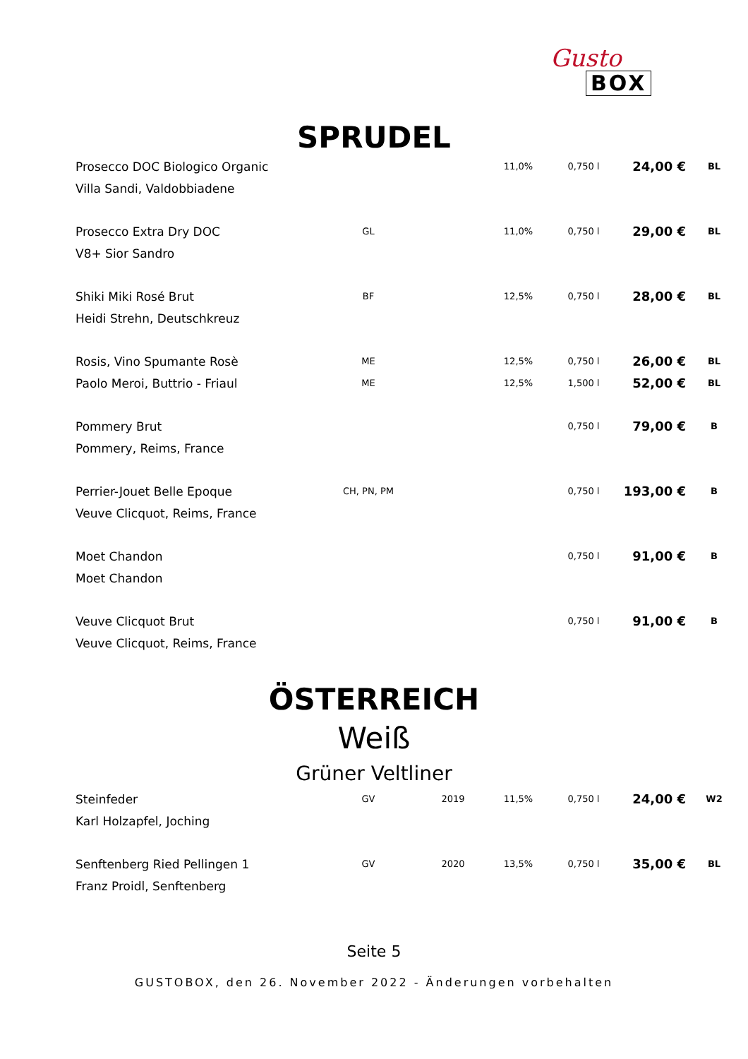Gusto
BOX
SPRUDEL
| Prosecco DOC Biologico Organic | | | 11,0% | 0,750 l | 24,00 € | BL |
| Villa Sandi, Valdobbiadene | | | | | | |
| Prosecco Extra Dry DOC | GL | | 11,0% | 0,750 l | 29,00 € | BL |
| V8+ Sior Sandro | | | | | | |
| Shiki Miki Rosé Brut | BF | | 12,5% | 0,750 l | 28,00 € | BL |
| Heidi Strehn, Deutschkreuz | | | | | | |
| Rosis, Vino Spumante Rosè | ME | | 12,5% | 0,750 l | 26,00 € | BL |
| Paolo Meroi, Buttrio - Friaul | ME | | 12,5% | 1,500 l | 52,00 € | BL |
| Pommery Brut | | | | 0,750 l | 79,00 € | B |
| Pommery, Reims, France | | | | | | |
| Perrier-Jouet Belle Epoque | CH, PN, PM | | | 0,750 l | 193,00 € | B |
| Veuve Clicquot, Reims, France | | | | | | |
| Moet Chandon | | | | 0,750 l | 91,00 € | B |
| Moet Chandon | | | | | | |
| Veuve Clicquot Brut | | | | 0,750 l | 91,00 € | B |
| Veuve Clicquot, Reims, France | | | | | | |
ÖSTERREICH
Weiß
Grüner Veltliner
| Steinfeder | GV | 2019 | 11,5% | 0,750 l | 24,00 € | W2 |
| Karl Holzapfel, Joching | | | | | | |
| Senftenberg Ried Pellingen 1 | GV | 2020 | 13,5% | 0,750 l | 35,00 € | BL |
| Franz Proidl, Senftenberg | | | | | | |
Seite 5
GUSTOBOX, den 26. November 2022 - Änderungen vorbehalten